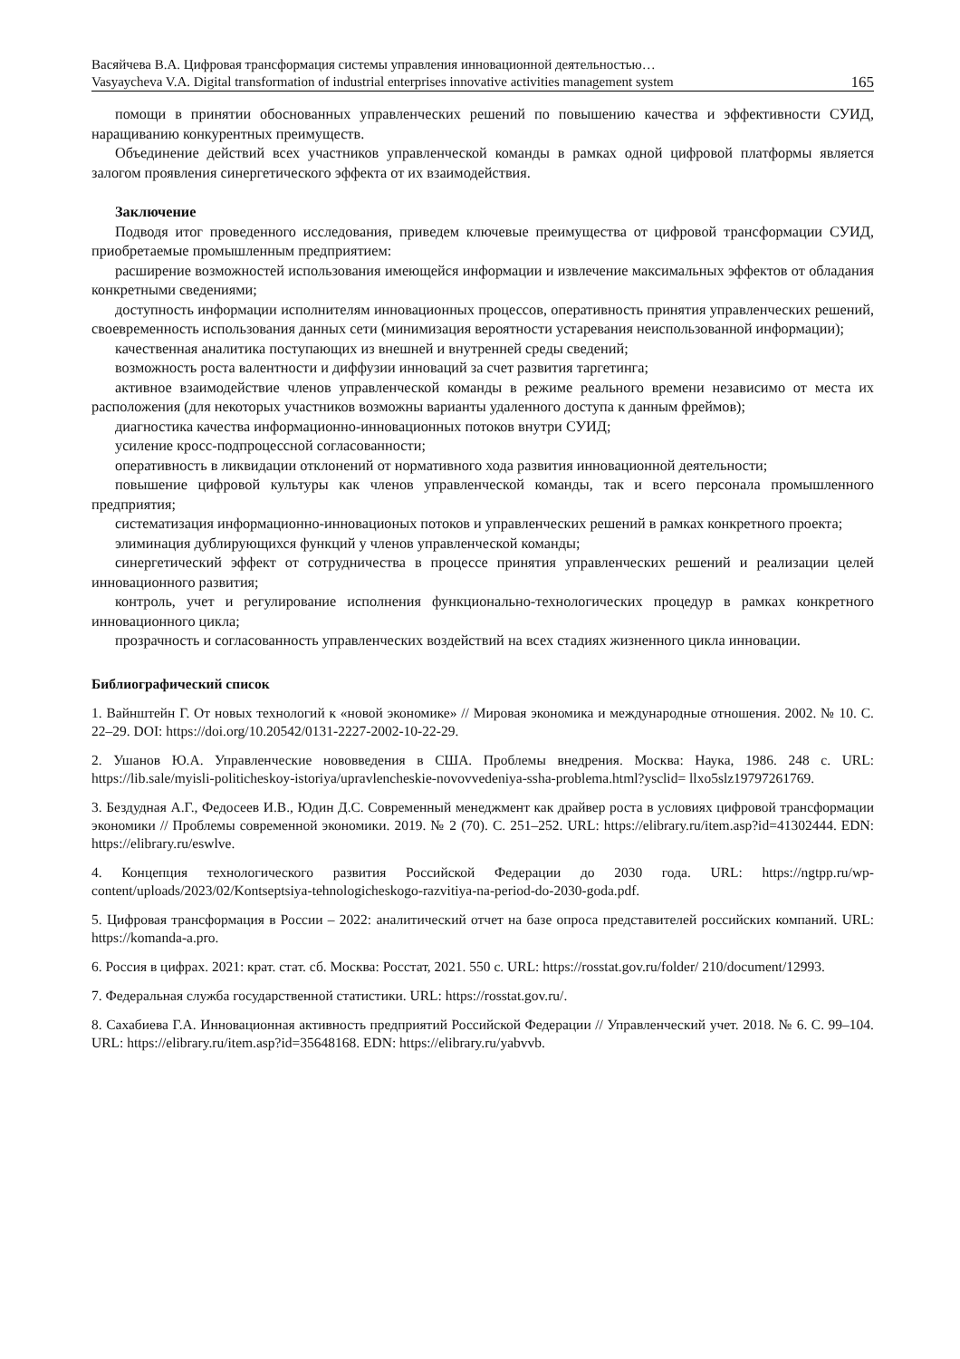Васяйчева В.А. Цифровая трансформация системы управления инновационной деятельностью…
Vasyaycheva V.A. Digital transformation of industrial enterprises innovative activities management system 165
помощи в принятии обоснованных управленческих решений по повышению качества и эффективности СУИД, наращиванию конкурентных преимуществ.
Объединение действий всех участников управленческой команды в рамках одной цифровой платформы является залогом проявления синергетического эффекта от их взаимодействия.
Заключение
Подводя итог проведенного исследования, приведем ключевые преимущества от цифровой трансформации СУИД, приобретаемые промышленным предприятием:
расширение возможностей использования имеющейся информации и извлечение максимальных эффектов от обладания конкретными сведениями;
доступность информации исполнителям инновационных процессов, оперативность принятия управленческих решений, своевременность использования данных сети (минимизация вероятности устаревания неиспользованной информации);
качественная аналитика поступающих из внешней и внутренней среды сведений;
возможность роста валентности и диффузии инноваций за счет развития таргетинга;
активное взаимодействие членов управленческой команды в режиме реального времени независимо от места их расположения (для некоторых участников возможны варианты удаленного доступа к данным фреймов);
диагностика качества информационно-инновационных потоков внутри СУИД;
усиление кросс-подпроцессной согласованности;
оперативность в ликвидации отклонений от нормативного хода развития инновационной деятельности;
повышение цифровой культуры как членов управленческой команды, так и всего персонала промышленного предприятия;
систематизация информационно-инновационых потоков и управленческих решений в рамках конкретного проекта;
элиминация дублирующихся функций у членов управленческой команды;
синергетический эффект от сотрудничества в процессе принятия управленческих решений и реализации целей инновационного развития;
контроль, учет и регулирование исполнения функционально-технологических процедур в рамках конкретного инновационного цикла;
прозрачность и согласованность управленческих воздействий на всех стадиях жизненного цикла инновации.
Библиографический список
1. Вайнштейн Г. От новых технологий к «новой экономике» // Мировая экономика и международные отношения. 2002. № 10. С. 22–29. DOI: https://doi.org/10.20542/0131-2227-2002-10-22-29.
2. Ушанов Ю.А. Управленческие нововведения в США. Проблемы внедрения. Москва: Наука, 1986. 248 с. URL: https://lib.sale/myisli-politicheskoy-istoriya/upravlencheskie-novovvedeniya-ssha-problema.html?ysclid= llxo5slz19797261769.
3. Бездудная А.Г., Федосеев И.В., Юдин Д.С. Современный менеджмент как драйвер роста в условиях цифровой трансформации экономики // Проблемы современной экономики. 2019. № 2 (70). С. 251–252. URL: https://elibrary.ru/item.asp?id=41302444. EDN: https://elibrary.ru/eswlve.
4. Концепция технологического развития Российской Федерации до 2030 года. URL: https://ngtpp.ru/wp-content/uploads/2023/02/Kontseptsiya-tehnologicheskogo-razvitiya-na-period-do-2030-goda.pdf.
5. Цифровая трансформация в России – 2022: аналитический отчет на базе опроса представителей российских компаний. URL: https://komanda-a.pro.
6. Россия в цифрах. 2021: крат. стат. сб. Москва: Росстат, 2021. 550 с. URL: https://rosstat.gov.ru/folder/ 210/document/12993.
7. Федеральная служба государственной статистики. URL: https://rosstat.gov.ru/.
8. Сахабиева Г.А. Инновационная активность предприятий Российской Федерации // Управленческий учет. 2018. № 6. С. 99–104. URL: https://elibrary.ru/item.asp?id=35648168. EDN: https://elibrary.ru/yabvvb.